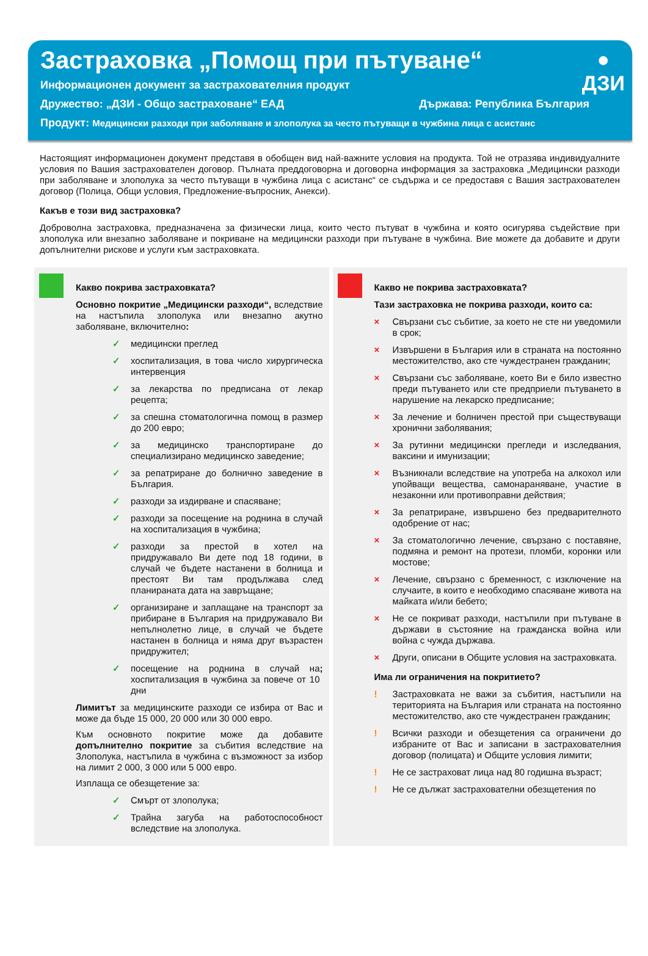Застраховка „Помощ при пътуване“
Информационен документ за застрахователния продукт
Дружество: „ДЗИ - Общо застраховане“ ЕАД Държава: Република България
Продукт: Медицински разходи при заболяване и злополука за често пътуващи в чужбина лица с асистанс
●
ДЗИ
Настоящият информационен документ представя в обобщен вид най-важните условия на продукта. Той не отразява индивидуалните условия по Вашия застрахователен договор. Пълната преддоговорна и договорна информация за застраховка „Медицински разходи при заболяване и злополука за често пътуващи в чужбина лица с асистанс“ се съдържа и се предоставя с Вашия застрахователен договор (Полица, Общи условия, Предложение-въпросник, Анекси).
Какъв е този вид застраховка?
Доброволна застраховка, предназначена за физически лица, които често пътуват в чужбина и която осигурява съдействие при злополука или внезапно заболяване и покриване на медицински разходи при пътуване в чужбина. Вие можете да добавите и други допълнителни рискове и услуги към застраховката.
Какво покрива застраховката?
Основно покритие „Медицински разходи“, вследствие на настъпила злополука или внезапно акутно заболяване, включително:
✓ медицински преглед
✓ хоспитализация, в това число хирургическа интервенция
✓ за лекарства по предписана от лекар рецепта;
✓ за спешна стоматологична помощ в размер до 200 евро;
✓ за медицинско транспортиране до специализирано медицинско заведение;
✓ за репатриране до болнично заведение в България.
✓ разходи за издирване и спасяване;
✓ разходи за посещение на роднина в случай на хоспитализация в чужбина;
✓ разходи за престой в хотел на придружавало Ви дете под 18 години, в случай че бъдете настанени в болница и престоят Ви там продължава след планираната дата на завръщане;
✓ организиране и заплащане на транспорт за прибиране в България на придружавало Ви непълнолетно лице, в случай че бъдете настанен в болница и няма друг възрастен придружител;
✓ посещение на роднина в случай на хоспитализация в чужбина за повече от 10 дни;
Лимитът за медицинските разходи се избира от Вас и може да бъде 15 000, 20 000 или 30 000 евро.
Към основното покритие може да добавите допълнително покритие за събития вследствие на Злополука, настъпила в чужбина с възможност за избор на лимит 2 000, 3 000 или 5 000 евро.
Изплаща се обезщетение за:
✓ Смърт от злополука;
✓ Трайна загуба на работоспособност вследствие на злополука.
Какво не покрива застраховката?
Тази застраховка не покрива разходи, които са:
× Свързани със събитие, за което не сте ни уведомили в срок;
× Извършени в България или в страната на постоянно местожителство, ако сте чуждестранен гражданин;
× Свързани със заболяване, което Ви е било известно преди пътуването или сте предприели пътуването в нарушение на лекарско предписание;
× За лечение и болничен престой при съществуващи хронични заболявания;
× За рутинни медицински прегледи и изследвания, ваксини и имунизации;
× Възникнали вследствие на употреба на алкохол или упойващи вещества, самонараняване, участие в незаконни или противоправни действия;
× За репатриране, извършено без предварителното одобрение от нас;
× За стоматологично лечение, свързано с поставяне, подмяна и ремонт на протези, пломби, коронки или мостове;
× Лечение, свързано с бременност, с изключение на случаите, в които е необходимо спасяване живота на майката и/или бебето;
× Не се покриват разходи, настъпили при пътуване в държави в състояние на гражданска война или война с чужда държава.
× Други, описани в Общите условия на застраховката.
Има ли ограничения на покритието?
! Застраховката не важи за събития, настъпили на територията на България или страната на постоянно местожителство, ако сте чуждестранен гражданин;
! Всички разходи и обезщетения са ограничени до избраните от Вас и записани в застрахователния договор (полицата) и Общите условия лимити;
! Не се застраховат лица над 80 годишна възраст;
! Не се дължат застрахователни обезщетения по